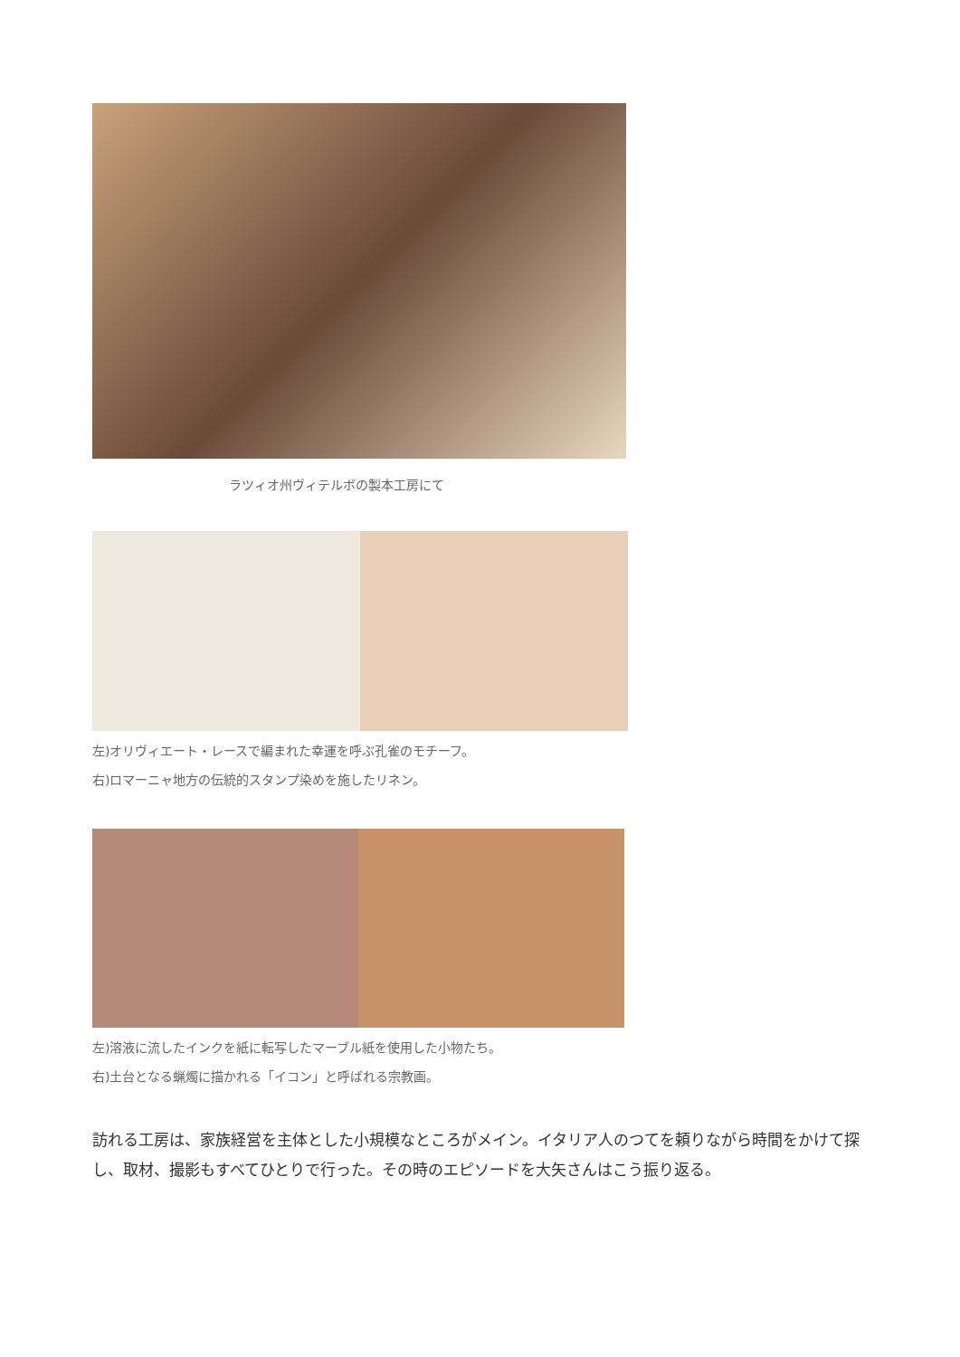ラツィオ州ヴィテルボの製本工房にて
左)オリヴィエート・レースで編まれた幸運を呼ぶ孔雀のモチーフ。
右)ロマーニャ地方の伝統的スタンプ染めを施したリネン。
左)溶液に流したインクを紙に転写したマーブル紙を使用した小物たち。
右)土台となる蝋燭に描かれる「イコン」と呼ばれる宗教画。
訪れる工房は、家族経営を主体とした小規模なところがメイン。イタリア人のつてを頼りながら時間をかけて探し、取材、撮影もすべてひとりで行った。その時のエピソードを大矢さんはこう振り返る。